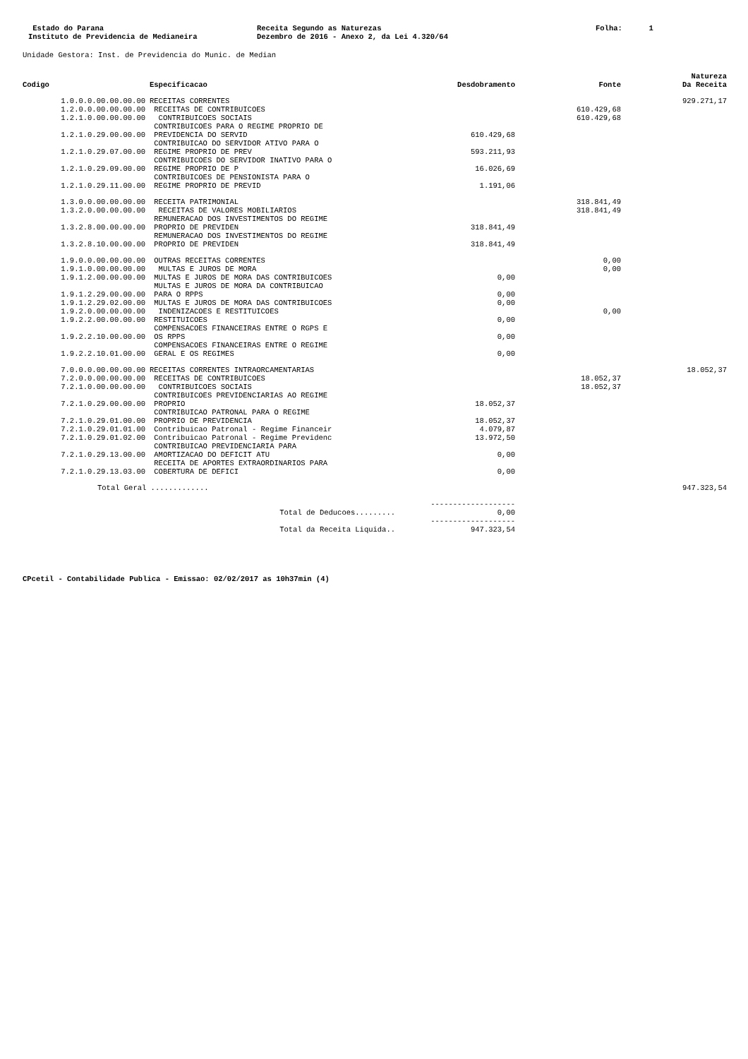Estado do Parana Instituto de Previdencia de Medianeira
Receita Segundo as Naturezas Dezembro de 2016 - Anexo 2, da Lei 4.320/64
Folha: 1
Unidade Gestora: Inst. de Previdencia do Munic. de Median
| Codigo | Especificacao | Desdobramento | Fonte | Natureza Da Receita |
| --- | --- | --- | --- | --- |
| 1.0.0.0.00.00.00.00 | RECEITAS CORRENTES | | | 929.271,17 |
| 1.2.0.0.00.00.00.00 | RECEITAS DE CONTRIBUICOES | | 610.429,68 | |
| 1.2.1.0.00.00.00.00 | CONTRIBUICOES SOCIAIS | | 610.429,68 | |
| 1.2.1.0.29.00.00.00 | CONTRIBUICOES PARA O REGIME PROPRIO DE PREVIDENCIA DO SERVID | 610.429,68 | | |
| 1.2.1.0.29.07.00.00 | CONTRIBUICAO DO SERVIDOR ATIVO PARA O REGIME PROPRIO DE PREV | 593.211,93 | | |
| 1.2.1.0.29.09.00.00 | CONTRIBUICOES DO SERVIDOR INATIVO PARA O REGIME PROPRIO DE P | 16.026,69 | | |
| 1.2.1.0.29.11.00.00 | CONTRIBUICOES DE PENSIONISTA PARA O REGIME PROPRIO DE PREVID | 1.191,06 | | |
| 1.3.0.0.00.00.00.00 | RECEITA PATRIMONIAL | | 318.841,49 | |
| 1.3.2.0.00.00.00.00 | RECEITAS DE VALORES MOBILIARIOS | | 318.841,49 | |
| 1.3.2.8.00.00.00.00 | REMUNERACAO DOS INVESTIMENTOS DO REGIME PROPRIO DE PREVIDEN | 318.841,49 | | |
| 1.3.2.8.10.00.00.00 | REMUNERACAO DOS INVESTIMENTOS DO REGIME PROPRIO DE PREVIDEN | 318.841,49 | | |
| 1.9.0.0.00.00.00.00 | OUTRAS RECEITAS CORRENTES | | 0,00 | |
| 1.9.1.0.00.00.00.00 | MULTAS E JUROS DE MORA | | 0,00 | |
| 1.9.1.2.00.00.00.00 | MULTAS E JUROS DE MORA DAS CONTRIBUICOES | 0,00 | | |
| 1.9.1.2.29.00.00.00 | MULTAS E JUROS DE MORA DA CONTRIBUICAO PARA O RPPS | 0,00 | | |
| 1.9.1.2.29.02.00.00 | MULTAS E JUROS DE MORA DAS CONTRIBUICOES | 0,00 | | |
| 1.9.2.0.00.00.00.00 | INDENIZACOES E RESTITUICOES | | 0,00 | |
| 1.9.2.2.00.00.00.00 | RESTITUICOES | 0,00 | | |
| 1.9.2.2.10.00.00.00 | COMPENSACOES FINANCEIRAS ENTRE O RGPS E OS RPPS | 0,00 | | |
| 1.9.2.2.10.01.00.00 | COMPENSACOES FINANCEIRAS ENTRE O REGIME GERAL E OS REGIMES | 0,00 | | |
| 7.0.0.0.00.00.00.00 | RECEITAS CORRENTES INTRAORCAMENTARIAS | | | 18.052,37 |
| 7.2.0.0.00.00.00.00 | RECEITAS DE CONTRIBUICOES | | 18.052,37 | |
| 7.2.1.0.00.00.00.00 | CONTRIBUICOES SOCIAIS | | 18.052,37 | |
| 7.2.1.0.29.00.00.00 | CONTRIBUICOES PREVIDENCIARIAS AO REGIME PROPRIO | 18.052,37 | | |
| 7.2.1.0.29.01.00.00 | CONTRIBUICAO PATRONAL PARA O REGIME PROPRIO DE PREVIDENCIA | 18.052,37 | | |
| 7.2.1.0.29.01.01.00 | Contribuicao Patronal - Regime Financeir | 4.079,87 | | |
| 7.2.1.0.29.01.02.00 | Contribuicao Patronal - Regime Previdenc | 13.972,50 | | |
| 7.2.1.0.29.13.00.00 | CONTRIBUICAO PREVIDENCIARIA PARA AMORTIZACAO DO DEFICIT ATU | 0,00 | | |
| 7.2.1.0.29.13.03.00 | RECEITA DE APORTES EXTRAORDINARIOS PARA COBERTURA DE DEFICI | 0,00 | | |
| Total Geral ............. | | | | 947.323,54 |
| | Total de Deducoes......... | ------------------- 0,00 | | |
| | Total da Receita Liquida.. | ------------------- 947.323,54 | | |
CPcetil - Contabilidade Publica - Emissao: 02/02/2017 as 10h37min (4)